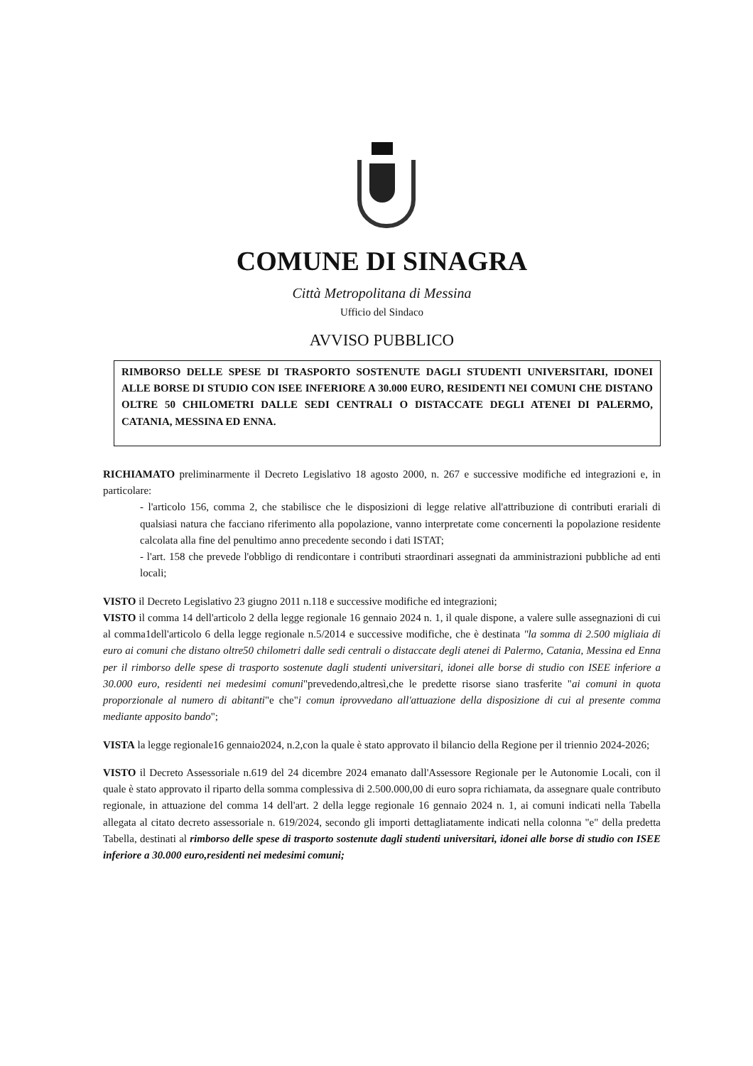COMUNE DI SINAGRA
Città Metropolitana di Messina
Ufficio del Sindaco
AVVISO PUBBLICO
RIMBORSO DELLE SPESE DI TRASPORTO SOSTENUTE DAGLI STUDENTI UNIVERSITARI, IDONEI ALLE BORSE DI STUDIO CON ISEE INFERIORE A 30.000 EURO, RESIDENTI NEI COMUNI CHE DISTANO OLTRE 50 CHILOMETRI DALLE SEDI CENTRALI O DISTACCATE DEGLI ATENEI DI PALERMO, CATANIA, MESSINA ED ENNA.
RICHIAMATO preliminarmente il Decreto Legislativo 18 agosto 2000, n. 267 e successive modifiche ed integrazioni e, in particolare:
- l'articolo 156, comma 2, che stabilisce che le disposizioni di legge relative all'attribuzione di contributi erariali di qualsiasi natura che facciano riferimento alla popolazione, vanno interpretate come concernenti la popolazione residente calcolata alla fine del penultimo anno precedente secondo i dati ISTAT;
- l'art. 158 che prevede l'obbligo di rendicontare i contributi straordinari assegnati da amministrazioni pubbliche ad enti locali;
VISTO il Decreto Legislativo 23 giugno 2011 n.118 e successive modifiche ed integrazioni;
VISTO il comma 14 dell'articolo 2 della legge regionale 16 gennaio 2024 n. 1, il quale dispone, a valere sulle assegnazioni di cui al comma1dell'articolo 6 della legge regionale n.5/2014 e successive modifiche, che è destinata "la somma di 2.500 migliaia di euro ai comuni che distano oltre50 chilometri dalle sedi centrali o distaccate degli atenei di Palermo, Catania, Messina ed Enna per il rimborso delle spese di trasporto sostenute dagli studenti universitari, idonei alle borse di studio con ISEE inferiore a 30.000 euro, residenti nei medesimi comuni"prevedendo,altresì,che le predette risorse siano trasferite "ai comuni in quota proporzionale al numero di abitanti"e che"i comun iprovvedano all'attuazione della disposizione di cui al presente comma mediante apposito bando";
VISTA la legge regionale16 gennaio2024, n.2,con la quale è stato approvato il bilancio della Regione per il triennio 2024-2026;
VISTO il Decreto Assessoriale n.619 del 24 dicembre 2024 emanato dall'Assessore Regionale per le Autonomie Locali, con il quale è stato approvato il riparto della somma complessiva di 2.500.000,00 di euro sopra richiamata, da assegnare quale contributo regionale, in attuazione del comma 14 dell'art. 2 della legge regionale 16 gennaio 2024 n. 1, ai comuni indicati nella Tabella allegata al citato decreto assessoriale n. 619/2024, secondo gli importi dettagliatamente indicati nella colonna "e" della predetta Tabella, destinati al rimborso delle spese di trasporto sostenute dagli studenti universitari, idonei alle borse di studio con ISEE inferiore a 30.000 euro,residenti nei medesimi comuni;